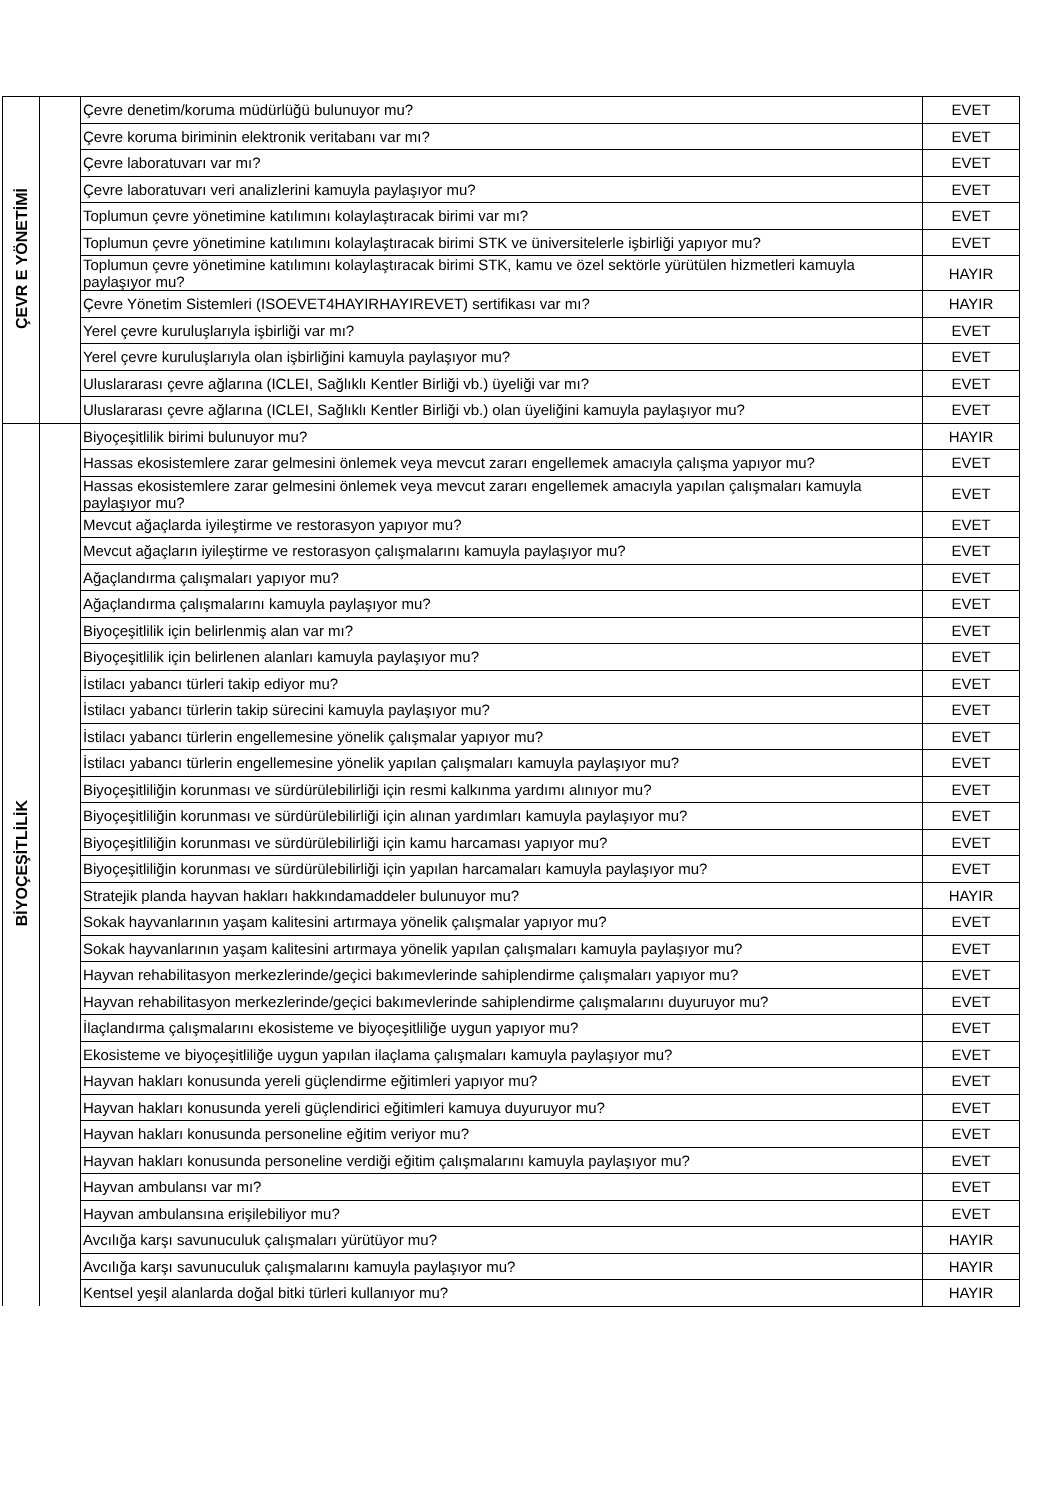| ÇEVR E YÖNETİMİ | | Çevre denetim/koruma müdürlüğü bulunuyor mu? | EVET |
| | | Çevre koruma biriminin elektronik veritabanı var mı? | EVET |
| | | Çevre laboratuvarı var mı? | EVET |
| | | Çevre laboratuvarı veri analizlerini kamuyla paylaşıyor mu? | EVET |
| | | Toplumun çevre yönetimine katılımını kolaylaştıracak birimi var mı? | EVET |
| | | Toplumun çevre yönetimine katılımını kolaylaştıracak birimi STK ve üniversitelerle işbirliği yapıyor mu? | EVET |
| | | Toplumun çevre yönetimine katılımını kolaylaştıracak birimi STK, kamu ve özel sektörle yürütülen hizmetleri kamuyla paylaşıyor mu? | HAYIR |
| | | Çevre Yönetim Sistemleri (ISOEVET4HAYIRHAYIREVET) sertifikası var mı? | HAYIR |
| | | Yerel çevre kuruluşlarıyla işbirliği var mı? | EVET |
| | | Yerel çevre kuruluşlarıyla olan işbirliğini kamuyla paylaşıyor mu? | EVET |
| | | Uluslararası çevre ağlarına (ICLEI, Sağlıklı Kentler Birliği vb.) üyeliği var mı? | EVET |
| | | Uluslararası çevre ağlarına (ICLEI, Sağlıklı Kentler Birliği vb.) olan üyeliğini kamuyla paylaşıyor mu? | EVET |
| BİYOÇEŞİTLİLİK | | Biyoçeşitlilik birimi bulunuyor mu? | HAYIR |
| | | Hassas ekosistemlere zarar gelmesini önlemek veya mevcut zararı engellemek amacıyla çalışma yapıyor mu? | EVET |
| | | Hassas ekosistemlere zarar gelmesini önlemek veya mevcut zararı engellemek amacıyla yapılan çalışmaları kamuyla paylaşıyor mu? | EVET |
| | | Mevcut ağaçlarda iyileştirme ve restorasyon yapıyor mu? | EVET |
| | | Mevcut ağaçların iyileştirme ve restorasyon çalışmalarını kamuyla paylaşıyor mu? | EVET |
| | | Ağaçlandırma çalışmaları yapıyor mu? | EVET |
| | | Ağaçlandırma çalışmalarını kamuyla paylaşıyor mu? | EVET |
| | | Biyoçeşitlilik için belirlenmiş alan var mı? | EVET |
| | | Biyoçeşitlilik için belirlenen alanları kamuyla paylaşıyor mu? | EVET |
| | | İstilacı yabancı türleri takip ediyor mu? | EVET |
| | | İstilacı yabancı türlerin takip sürecini kamuyla paylaşıyor mu? | EVET |
| | | İstilacı yabancı türlerin engellemesine yönelik çalışmalar yapıyor mu? | EVET |
| | | İstilacı yabancı türlerin engellemesine yönelik yapılan çalışmaları kamuyla paylaşıyor mu? | EVET |
| | | Biyoçeşitliliğin korunması ve sürdürülebilirliği için resmi kalkınma yardımı alınıyor mu? | EVET |
| | | Biyoçeşitliliğin korunması ve sürdürülebilirliği için alınan yardımları kamuyla paylaşıyor mu? | EVET |
| | | Biyoçeşitliliğin korunması ve sürdürülebilirliği için kamu harcaması yapıyor mu? | EVET |
| | | Biyoçeşitliliğin korunması ve sürdürülebilirliği için yapılan harcamaları kamuyla paylaşıyor mu? | EVET |
| | | Stratejik planda hayvan hakları hakkındamaddeler bulunuyor mu? | HAYIR |
| | | Sokak hayvanlarının yaşam kalitesini artırmaya yönelik çalışmalar yapıyor mu? | EVET |
| | | Sokak hayvanlarının yaşam kalitesini artırmaya yönelik yapılan çalışmaları kamuyla paylaşıyor mu? | EVET |
| | | Hayvan rehabilitasyon merkezlerinde/geçici bakımevlerinde sahiplendirme çalışmaları yapıyor mu? | EVET |
| | | Hayvan rehabilitasyon merkezlerinde/geçici bakımevlerinde sahiplendirme çalışmalarını duyuruyor mu? | EVET |
| | | İlaçlandırma çalışmalarını ekosisteme ve biyoçeşitliliğe uygun yapıyor mu? | EVET |
| | | Ekosisteme ve biyoçeşitliliğe uygun yapılan ilaçlama çalışmaları kamuyla paylaşıyor mu? | EVET |
| | | Hayvan hakları konusunda yereli güçlendirme eğitimleri yapıyor mu? | EVET |
| | | Hayvan hakları konusunda yereli güçlendirici eğitimleri kamuya duyuruyor mu? | EVET |
| | | Hayvan hakları konusunda personeline eğitim veriyor mu? | EVET |
| | | Hayvan hakları konusunda personeline verdiği eğitim çalışmalarını kamuyla paylaşıyor mu? | EVET |
| | | Hayvan ambulansı var mı? | EVET |
| | | Hayvan ambulansına erişilebiliyor mu? | EVET |
| | | Avcılığa karşı savunuculuk çalışmaları yürütüyor mu? | HAYIR |
| | | Avcılığa karşı savunuculuk çalışmalarını kamuyla paylaşıyor mu? | HAYIR |
| | | Kentsel yeşil alanlarda doğal bitki türleri kullanıyor mu? | HAYIR |